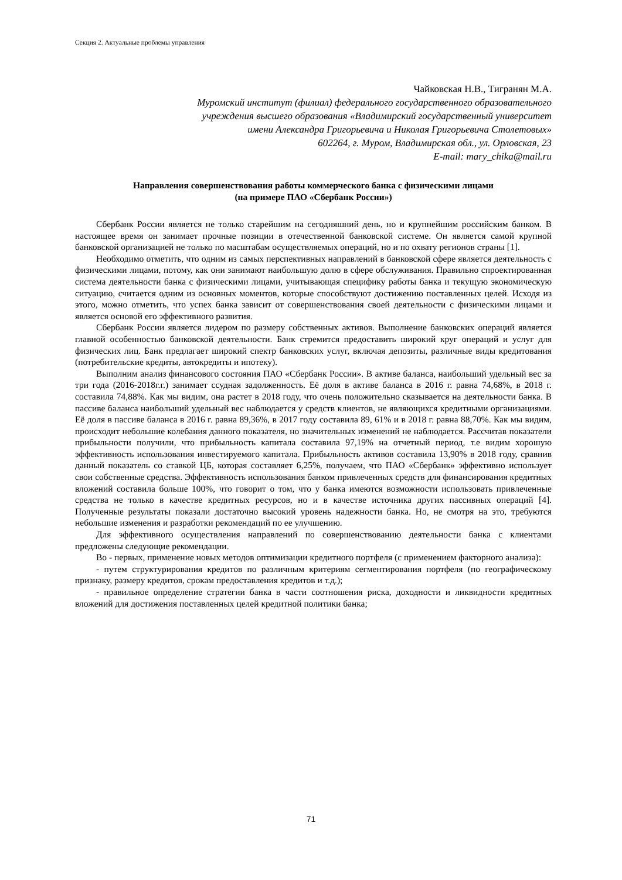Секция 2. Актуальные проблемы управления
Чайковская Н.В., Тигранян М.А.
Муромский институт (филиал) федерального государственного образовательного
учреждения высшего образования «Владимирский государственный университет
имени Александра Григорьевича и Николая Григорьевича Столетовых»
602264, г. Муром, Владимирская обл., ул. Орловская, 23
E-mail: mary_chika@mail.ru
Направления совершенствования работы коммерческого банка с физическими лицами
(на примере ПАО «Сбербанк России»)
Сбербанк России является не только старейшим на сегодняшний день, но и крупнейшим российским банком. В настоящее время он занимает прочные позиции в отечественной банковской системе. Он является самой крупной банковской организацией не только по масштабам осуществляемых операций, но и по охвату регионов страны [1].
Необходимо отметить, что одним из самых перспективных направлений в банковской сфере является деятельность с физическими лицами, потому, как они занимают наибольшую долю в сфере обслуживания. Правильно спроектированная система деятельности банка с физическими лицами, учитывающая специфику работы банка и текущую экономическую ситуацию, считается одним из основных моментов, которые способствуют достижению поставленных целей. Исходя из этого, можно отметить, что успех банка зависит от совершенствования своей деятельности с физическими лицами и является основой его эффективного развития.
Сбербанк России является лидером по размеру собственных активов. Выполнение банковских операций является главной особенностью банковской деятельности. Банк стремится предоставить широкий круг операций и услуг для физических лиц. Банк предлагает широкий спектр банковских услуг, включая депозиты, различные виды кредитования (потребительские кредиты, автокредиты и ипотеку).
Выполним анализ финансового состояния ПАО «Сбербанк России». В активе баланса, наибольший удельный вес за три года (2016-2018г.г.) занимает ссудная задолженность. Её доля в активе баланса в 2016 г. равна 74,68%, в 2018 г. составила 74,88%. Как мы видим, она растет в 2018 году, что очень положительно сказывается на деятельности банка. В пассиве баланса наибольший удельный вес наблюдается у средств клиентов, не являющихся кредитными организациями. Её доля в пассиве баланса в 2016 г. равна 89,36%, в 2017 году составила 89, 61% и в 2018 г. равна 88,70%. Как мы видим, происходит небольшие колебания данного показателя, но значительных изменений не наблюдается. Рассчитав показатели прибыльности получили, что прибыльность капитала составила 97,19% на отчетный период, т.е видим хорошую эффективность использования инвестируемого капитала. Прибыльность активов составила 13,90% в 2018 году, сравнив данный показатель со ставкой ЦБ, которая составляет 6,25%, получаем, что ПАО «Сбербанк» эффективно использует свои собственные средства. Эффективность использования банком привлеченных средств для финансирования кредитных вложений составила больше 100%, что говорит о том, что у банка имеются возможности использовать привлеченные средства не только в качестве кредитных ресурсов, но и в качестве источника других пассивных операций [4]. Полученные результаты показали достаточно высокий уровень надежности банка. Но, не смотря на это, требуются небольшие изменения и разработки рекомендаций по ее улучшению.
Для эффективного осуществления направлений по совершенствованию деятельности банка с клиентами предложены следующие рекомендации.
Во - первых, применение новых методов оптимизации кредитного портфеля (с применением факторного анализа):
- путем структурирования кредитов по различным критериям сегментирования портфеля (по географическому признаку, размеру кредитов, срокам предоставления кредитов и т.д.);
- правильное определение стратегии банка в части соотношения риска, доходности и ликвидности кредитных вложений для достижения поставленных целей кредитной политики банка;
71